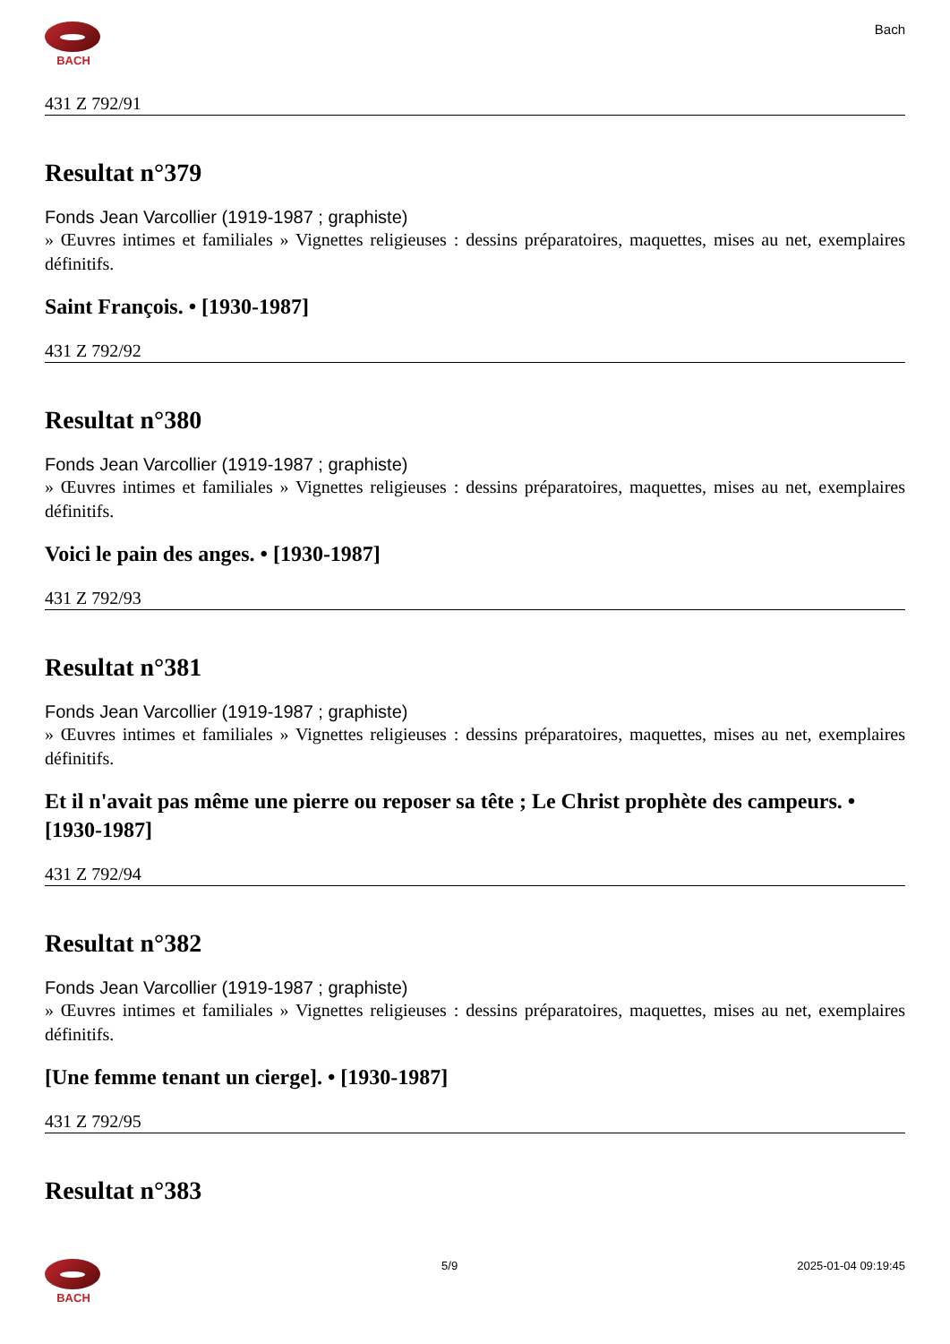BACH
Bach
431 Z 792/91
Resultat n°379
Fonds Jean Varcollier (1919-1987 ; graphiste)
» Œuvres intimes et familiales » Vignettes religieuses : dessins préparatoires, maquettes, mises au net, exemplaires définitifs.
Saint François. • [1930-1987]
431 Z 792/92
Resultat n°380
Fonds Jean Varcollier (1919-1987 ; graphiste)
» Œuvres intimes et familiales » Vignettes religieuses : dessins préparatoires, maquettes, mises au net, exemplaires définitifs.
Voici le pain des anges. • [1930-1987]
431 Z 792/93
Resultat n°381
Fonds Jean Varcollier (1919-1987 ; graphiste)
» Œuvres intimes et familiales » Vignettes religieuses : dessins préparatoires, maquettes, mises au net, exemplaires définitifs.
Et il n'avait pas même une pierre ou reposer sa tête ; Le Christ prophète des campeurs. • [1930-1987]
431 Z 792/94
Resultat n°382
Fonds Jean Varcollier (1919-1987 ; graphiste)
» Œuvres intimes et familiales » Vignettes religieuses : dessins préparatoires, maquettes, mises au net, exemplaires définitifs.
[Une femme tenant un cierge]. • [1930-1987]
431 Z 792/95
Resultat n°383
BACH 5/9 2025-01-04 09:19:45